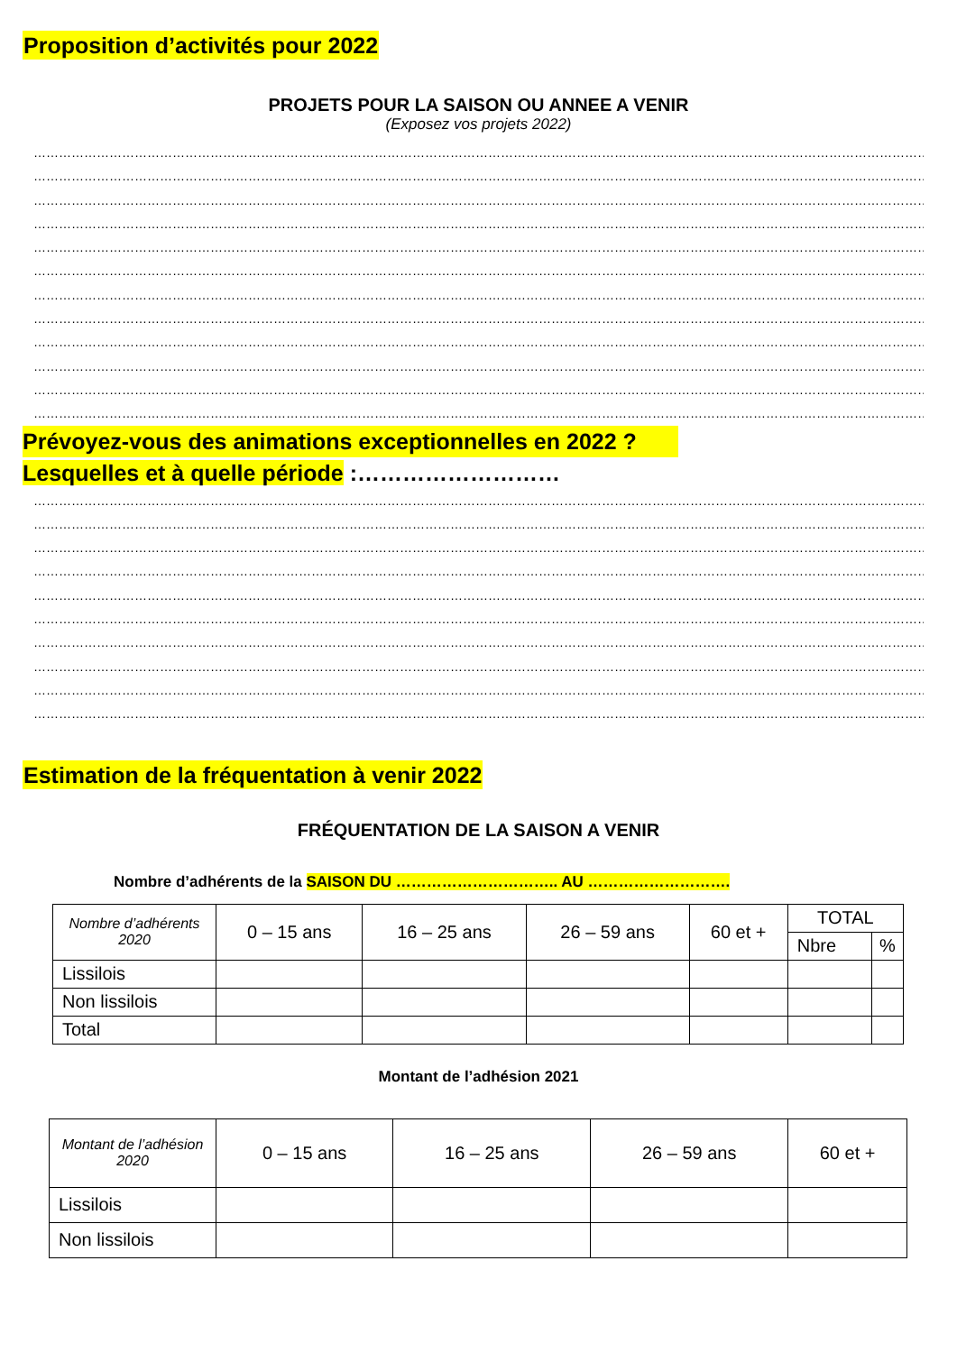Proposition d’activités pour 2022
PROJETS POUR LA SAISON OU ANNEE A VENIR
(Exposez vos projets 2022)
……………………………………………………………………………………………………………………………………………………………………………………………
……………………………………………………………………………………………………………………………………………………………………………………………
……………………………………………………………………………………………………………………………………………………………………………………………
……………………………………………………………………………………………………………………………………………………………………………………………
……………………………………………………………………………………………………………………………………………………………………………………………
……………………………………………………………………………………………………………………………………………………………………………………………
……………………………………………………………………………………………………………………………………………………………………………………………
……………………………………………………………………………………………………………………………………………………………………………………………
……………………………………………………………………………………………………………………………………………………………………………………………
……………………………………………………………………………………………………………………………………………………………………………………………
……………………………………………………………………………………………………………………………………………………………………………………………
……………………………………………………………………………………………………………………………………………………………………………………………
Prévoyez-vous des animations exceptionnelles en 2022 ?
Lesquelles et à quelle période :………………………
……………………………………………………………………………………………………………………………………………………………………………………………
……………………………………………………………………………………………………………………………………………………………………………………………
……………………………………………………………………………………………………………………………………………………………………………………………
……………………………………………………………………………………………………………………………………………………………………………………………
……………………………………………………………………………………………………………………………………………………………………………………………
……………………………………………………………………………………………………………………………………………………………………………………………
……………………………………………………………………………………………………………………………………………………………………………………………
……………………………………………………………………………………………………………………………………………………………………………………………
……………………………………………………………………………………………………………………………………………………………………………………………
……………………………………………………………………………………………………………………………………………………………………………………………
Estimation de la fréquentation à venir 2022
FRÉQUENTATION DE LA SAISON A VENIR
Nombre d’adhérents de la SAISON DU ………………………….. AU ……………………….
| Nombre d’adhérents 2020 | 0 – 15 ans | 16 – 25 ans | 26 – 59 ans | 60 et + | TOTAL | |
| --- | --- | --- | --- | --- | --- | --- |
| | | | | | Nbre | % |
| Lissilois | | | | | | |
| Non lissilois | | | | | | |
| Total | | | | | | |
Montant de l’adhésion 2021
| Montant de l’adhésion 2020 | 0 – 15 ans | 16 – 25 ans | 26 – 59 ans | 60 et + |
| --- | --- | --- | --- | --- |
| Lissilois | | | | |
| Non lissilois | | | | |